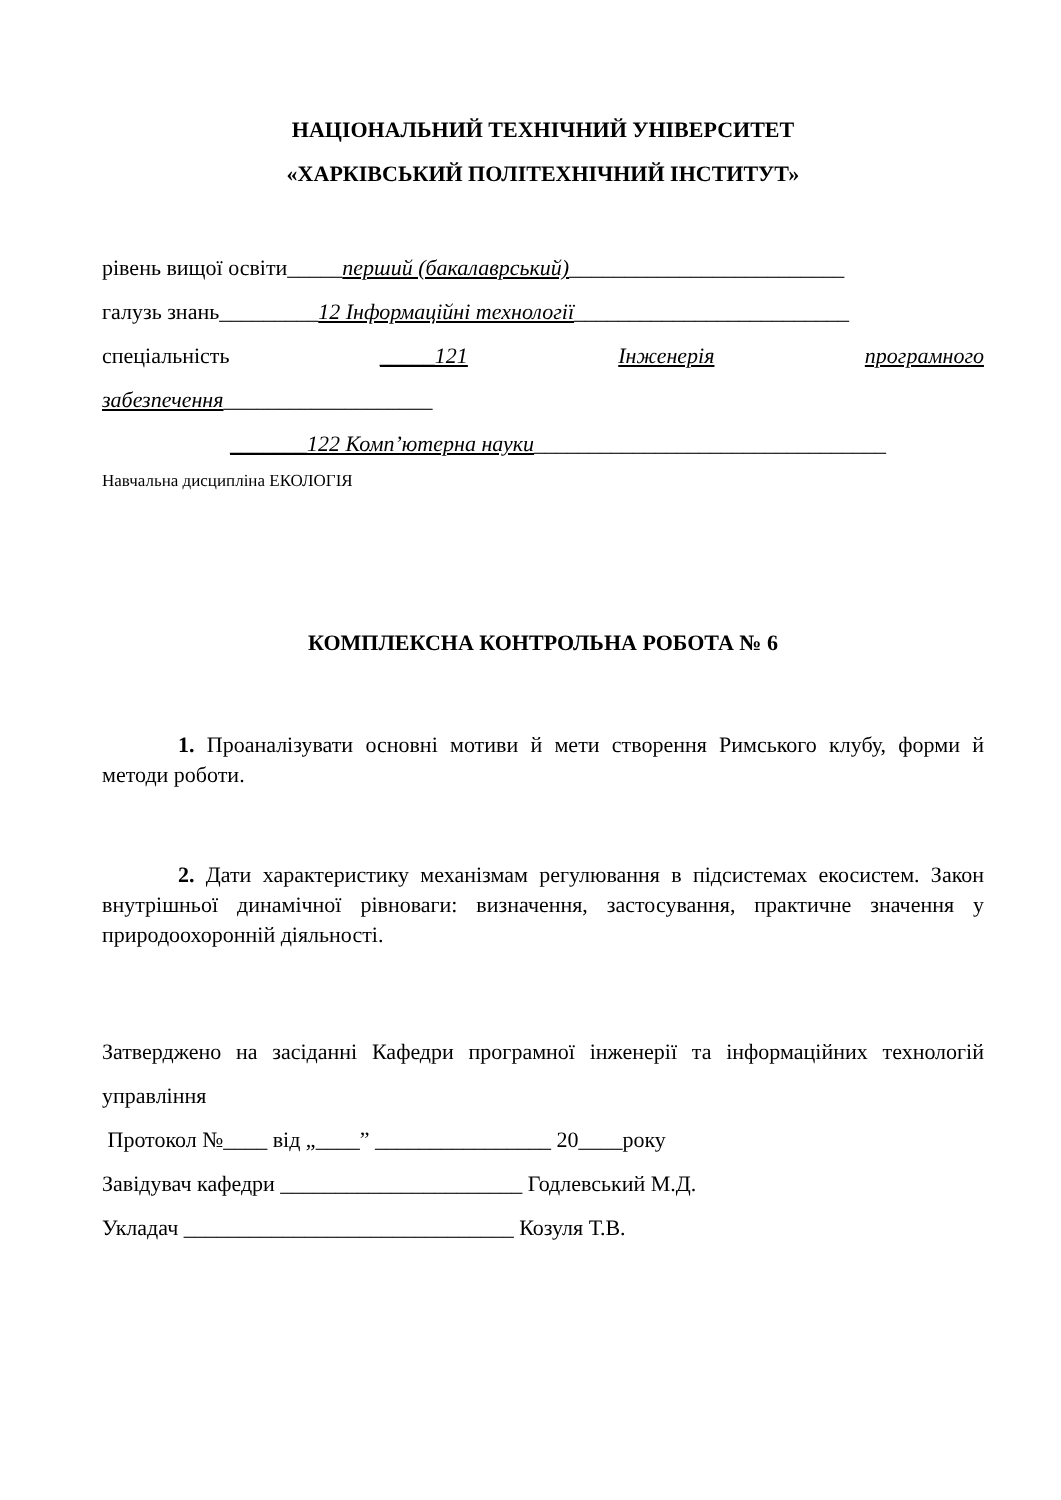НАЦІОНАЛЬНИЙ ТЕХНІЧНИЙ УНІВЕРСИТЕТ
«ХАРКІВСЬКИЙ ПОЛІТЕХНІЧНИЙ ІНСТИТУТ»
рівень вищої освіти_____перший (бакалаврський)_________________________
галузь знань_________12 Інформаційні технології_________________________
спеціальність _____121 Інженерія програмного
забезпечення___________________
_______122 Комп’ютерна науки________________________________
Навчальна дисципліна ЕКОЛОГІЯ
КОМПЛЕКСНА КОНТРОЛЬНА РОБОТА № 6
1. Проаналізувати основні мотиви й мети створення Римського клубу, форми й методи роботи.
2. Дати характеристику механізмам регулювання в підсистемах екосистем. Закон внутрішньої динамічної рівноваги: визначення, застосування, практичне значення у природоохоронній діяльності.
Затверджено на засіданні Кафедри програмної інженерії та інформаційних технологій управління
Протокол №____ від „____” ________________ 20____року
Завідувач кафедри ______________________ Годлевський М.Д.
Укладач ______________________________ Козуля Т.В.